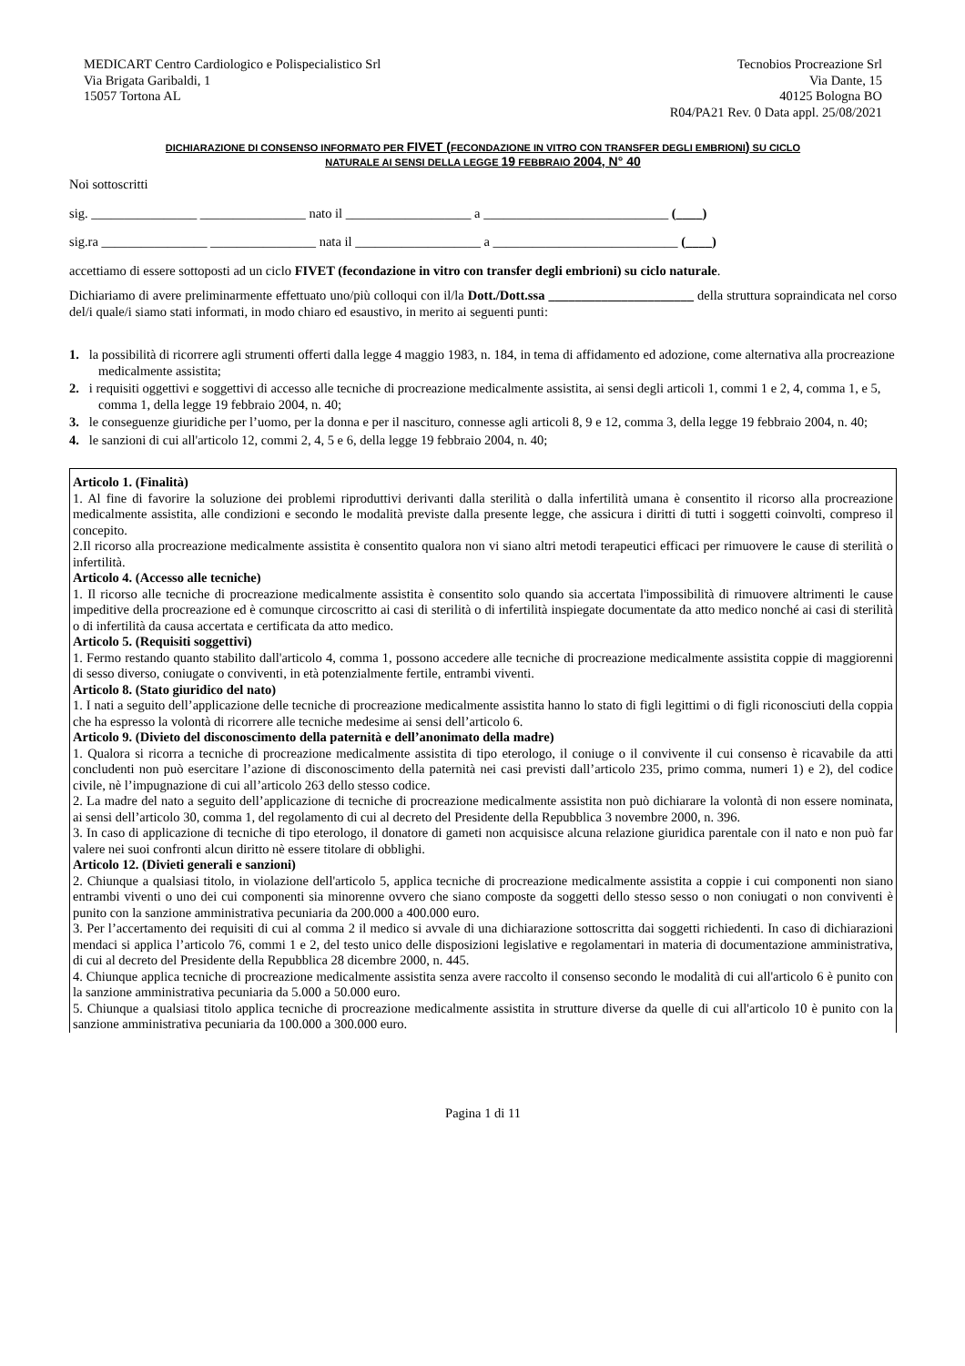MEDICART Centro Cardiologico e Polispecialistico Srl
Via Brigata Garibaldi, 1
15057 Tortona AL
Tecnobios Procreazione Srl
Via Dante, 15
40125 Bologna BO
R04/PA21 Rev. 0 Data appl. 25/08/2021
DICHIARAZIONE DI CONSENSO INFORMATO PER FIVET (FECONDAZIONE IN VITRO CON TRANSFER DEGLI EMBRIONI) SU CICLO
NATURALE AI SENSI DELLA LEGGE 19 FEBBRAIO 2004, N° 40
Noi sottoscritti
sig. ________________ ________________ nato il ___________________ a ____________________________ (____)
sig.ra ________________ ________________ nata il ___________________ a ____________________________ (____)
accettiamo di essere sottoposti ad un ciclo FIVET (fecondazione in vitro con transfer degli embrioni) su ciclo naturale.
Dichiariamo di avere preliminarmente effettuato uno/più colloqui con il/la Dott./Dott.ssa ______________________ della struttura sopraindicata nel corso del/i quale/i siamo stati informati, in modo chiaro ed esaustivo, in merito ai seguenti punti:
1. la possibilità di ricorrere agli strumenti offerti dalla legge 4 maggio 1983, n. 184, in tema di affidamento ed adozione, come alternativa alla procreazione medicalmente assistita;
2. i requisiti oggettivi e soggettivi di accesso alle tecniche di procreazione medicalmente assistita, ai sensi degli articoli 1, commi 1 e 2, 4, comma 1, e 5, comma 1, della legge 19 febbraio 2004, n. 40;
3. le conseguenze giuridiche per l’uomo, per la donna e per il nascituro, connesse agli articoli 8, 9 e 12, comma 3, della legge 19 febbraio 2004, n. 40;
4. le sanzioni di cui all'articolo 12, commi 2, 4, 5 e 6, della legge 19 febbraio 2004, n. 40;
Articolo 1. (Finalità)
1. Al fine di favorire la soluzione dei problemi riproduttivi derivanti dalla sterilità o dalla infertilità umana è consentito il ricorso alla procreazione medicalmente assistita, alle condizioni e secondo le modalità previste dalla presente legge, che assicura i diritti di tutti i soggetti coinvolti, compreso il concepito.
2.Il ricorso alla procreazione medicalmente assistita è consentito qualora non vi siano altri metodi terapeutici efficaci per rimuovere le cause di sterilità o infertilità.
Articolo 4. (Accesso alle tecniche)
1. Il ricorso alle tecniche di procreazione medicalmente assistita è consentito solo quando sia accertata l'impossibilità di rimuovere altrimenti le cause impeditive della procreazione ed è comunque circoscritto ai casi di sterilità o di infertilità inspiegate documentate da atto medico nonché ai casi di sterilità o di infertilità da causa accertata e certificata da atto medico.
Articolo 5. (Requisiti soggettivi)
1. Fermo restando quanto stabilito dall'articolo 4, comma 1, possono accedere alle tecniche di procreazione medicalmente assistita coppie di maggiorenni di sesso diverso, coniugate o conviventi, in età potenzialmente fertile, entrambi viventi.
Articolo 8. (Stato giuridico del nato)
1. I nati a seguito dell’applicazione delle tecniche di procreazione medicalmente assistita hanno lo stato di figli legittimi o di figli riconosciuti della coppia che ha espresso la volontà di ricorrere alle tecniche medesime ai sensi dell’articolo 6.
Articolo 9. (Divieto del disconoscimento della paternità e dell’anonimato della madre)
1. Qualora si ricorra a tecniche di procreazione medicalmente assistita di tipo eterologo, il coniuge o il convivente il cui consenso è ricavabile da atti concludenti non può esercitare l’azione di disconoscimento della paternità nei casi previsti dall’articolo 235, primo comma, numeri 1) e 2), del codice civile, nè l’impugnazione di cui all’articolo 263 dello stesso codice.
2. La madre del nato a seguito dell’applicazione di tecniche di procreazione medicalmente assistita non può dichiarare la volontà di non essere nominata, ai sensi dell’articolo 30, comma 1, del regolamento di cui al decreto del Presidente della Repubblica 3 novembre 2000, n. 396.
3. In caso di applicazione di tecniche di tipo eterologo, il donatore di gameti non acquisisce alcuna relazione giuridica parentale con il nato e non può far valere nei suoi confronti alcun diritto nè essere titolare di obblighi.
Articolo 12. (Divieti generali e sanzioni)
2. Chiunque a qualsiasi titolo, in violazione dell'articolo 5, applica tecniche di procreazione medicalmente assistita a coppie i cui componenti non siano entrambi viventi o uno dei cui componenti sia minorenne ovvero che siano composte da soggetti dello stesso sesso o non coniugati o non conviventi è punito con la sanzione amministrativa pecuniaria da 200.000 a 400.000 euro.
3. Per l’accertamento dei requisiti di cui al comma 2 il medico si avvale di una dichiarazione sottoscritta dai soggetti richiedenti. In caso di dichiarazioni mendaci si applica l’articolo 76, commi 1 e 2, del testo unico delle disposizioni legislative e regolamentari in materia di documentazione amministrativa, di cui al decreto del Presidente della Repubblica 28 dicembre 2000, n. 445.
4. Chiunque applica tecniche di procreazione medicalmente assistita senza avere raccolto il consenso secondo le modalità di cui all'articolo 6 è punito con la sanzione amministrativa pecuniaria da 5.000 a 50.000 euro.
5. Chiunque a qualsiasi titolo applica tecniche di procreazione medicalmente assistita in strutture diverse da quelle di cui all'articolo 10 è punito con la sanzione amministrativa pecuniaria da 100.000 a 300.000 euro.
Pagina 1 di 11